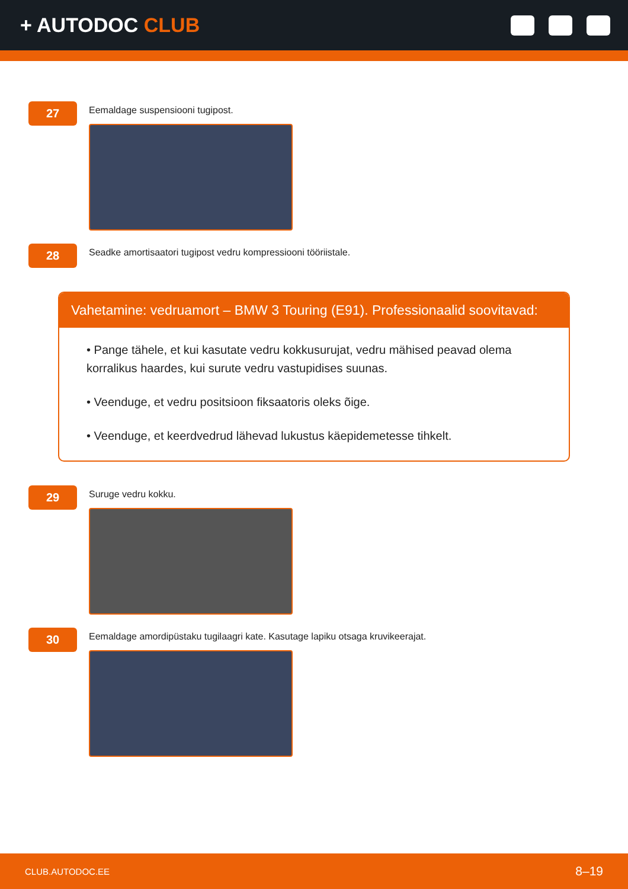+ AUTODOC CLUB
27
Eemaldage suspensiooni tugipost.
28
Seadke amortisaatori tugipost vedru kompressiooni tööriistale.
Vahetamine: vedruamort – BMW 3 Touring (E91). Professionaalid soovitavad:
• Pange tähele, et kui kasutate vedru kokkusurujat, vedru mähised peavad olema korralikus haardes, kui surute vedru vastupidises suunas.
• Veenduge, et vedru positsioon fiksaatoris oleks õige.
• Veenduge, et keerdvedrud lähevad lukustus käepidemetesse tihkelt.
29
Suruge vedru kokku.
30
Eemaldage amordipüstaku tugilaagri kate. Kasutage lapiku otsaga kruvikeerajat.
CLUB.AUTODOC.EE 8–19